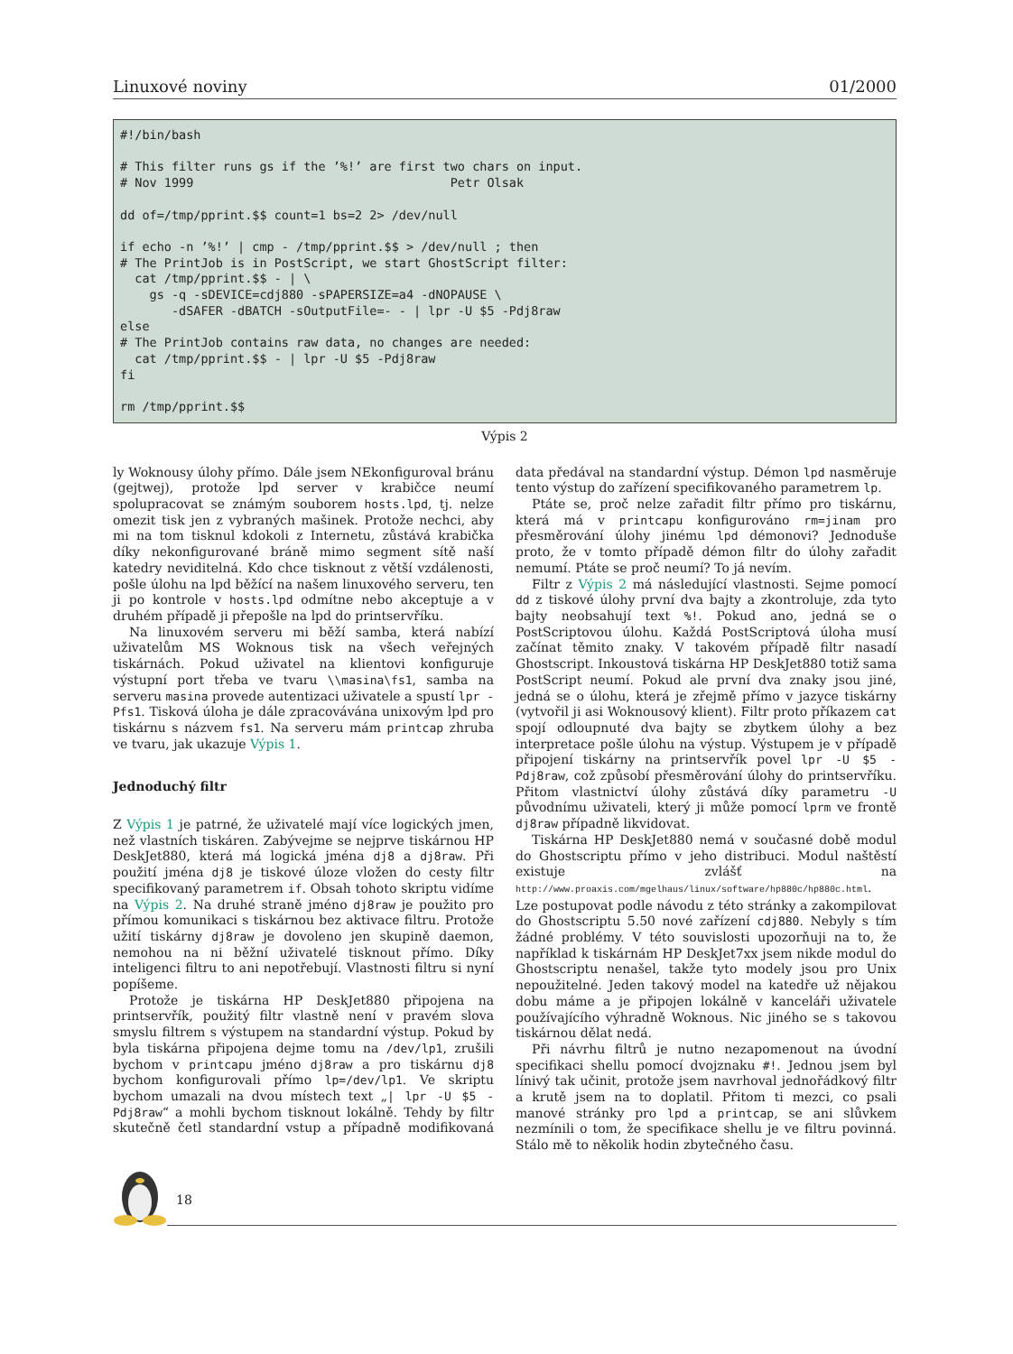Linuxové noviny 01/2000
#!/bin/bash

# This filter runs gs if the ’%!’ are first two chars on input.
# Nov 1999                                   Petr Olsak

dd of=/tmp/pprint.$$ count=1 bs=2 2> /dev/null

if echo -n ’%!’ | cmp - /tmp/pprint.$$ > /dev/null ; then
# The PrintJob is in PostScript, we start GhostScript filter:
  cat /tmp/pprint.$$ - | \
    gs -q -sDEVICE=cdj880 -sPAPERSIZE=a4 -dNOPAUSE \
       -dSAFER -dBATCH -sOutputFile=- - | lpr -U $5 -Pdj8raw
else
# The PrintJob contains raw data, no changes are needed:
  cat /tmp/pprint.$$ - | lpr -U $5 -Pdj8raw
fi

rm /tmp/pprint.$$
Výpis 2
ly Woknousy úlohy přímo. Dále jsem NEkonfiguroval bránu (gejtwej), protože lpd server v krabičce neumí spolupracovat se známým souborem hosts.lpd, tj. nelze omezit tisk jen z vybraných mašinek. Protože nechci, aby mi na tom tisknul kdokoli z Internetu, zůstává krabička díky nekonfigurované bráně mimo segment sítě naší katedry neviditelná. Kdo chce tisknout z větší vzdálenosti, pošle úlohu na lpd běžící na našem linuxového serveru, ten ji po kontrole v hosts.lpd odmítne nebo akceptuje a v druhém případě ji přepošle na lpd do printservříku.
Na linuxovém serveru mi běží samba, která nabízí uživatelům MS Woknous tisk na všech veřejných tiskárnách. Pokud uživatel na klientovi konfiguruje výstupní port třeba ve tvaru \\masina\fs1, samba na serveru masina provede autentizaci uživatele a spustí lpr -Pfs1. Tisková úloha je dále zpracovávána unixovým lpd pro tiskárnu s názvem fs1. Na serveru mám printcap zhruba ve tvaru, jak ukazuje Výpis 1.
Jednoduchý filtr
Z Výpis 1 je patrné, že uživatelé mají více logických jmen, než vlastních tiskáren. Zabývejme se nejprve tiskárnou HP DeskJet880, která má logická jména dj8 a dj8raw. Při použití jména dj8 je tiskové úloze vložen do cesty filtr specifikovaný parametrem if. Obsah tohoto skriptu vidíme na Výpis 2. Na druhé straně jméno dj8raw je použito pro přímou komunikaci s tiskárnou bez aktivace filtru. Protože užití tiskárny dj8raw je dovoleno jen skupině daemon, nemohou na ni běžní uživatelé tisknout přímo. Díky inteligenci filtru to ani nepotřebují. Vlastnosti filtru si nyní popíšeme.
Protože je tiskárna HP DeskJet880 připojena na printservřík, použitý filtr vlastně není v pravém slova smyslu filtrem s výstupem na standardní výstup. Pokud by byla tiskárna připojena dejme tomu na /dev/lp1, zrušili bychom v printcapu jméno dj8raw a pro tiskárnu dj8 bychom konfigurovali přímo lp=/dev/lp1. Ve skriptu bychom umazali na dvou místech text „| lpr -U $5 -Pdj8raw“ a mohli bychom tisknout lokálně. Tehdy by filtr skutečně četl standardní vstup a případně modifikovaná data předával na standardní výstup. Démon lpd nasměruje tento výstup do zařízení specifikovaného parametrem lp.
Ptáte se, proč nelze zařadit filtr přímo pro tiskárnu, která má v printcapu konfigurováno rm=jinam pro přesměrování úlohy jinému lpd démonovi? Jednoduše proto, že v tomto případě démon filtr do úlohy zařadit nemumí. Ptáte se proč neumí? To já nevím.
Filtr z Výpis 2 má následující vlastnosti. Sejme pomocí dd z tiskové úlohy první dva bajty a zkontroluje, zda tyto bajty neobsahují text %!. Pokud ano, jedná se o PostScriptovou úlohu. Každá PostScriptová úloha musí začínat těmito znaky. V takovém případě filtr nasadí Ghostscript. Inkoustová tiskárna HP DeskJet880 totiž sama PostScript neumí. Pokud ale první dva znaky jsou jiné, jedná se o úlohu, která je zřejmě přímo v jazyce tiskárny (vytvořil ji asi Woknousový klient). Filtr proto příkazem cat spojí odloupnuté dva bajty se zbytkem úlohy a bez interpretace pošle úlohu na výstup. Výstupem je v případě připojení tiskárny na printservřík povel lpr -U $5 -Pdj8raw, což způsobí přesměrování úlohy do printservříku. Přitom vlastnictví úlohy zůstává díky parametru -U původnímu uživateli, který ji může pomocí lprm ve frontě dj8raw případně likvidovat.
Tiskárna HP DeskJet880 nemá v současné době modul do Ghostscriptu přímo v jeho distribuci. Modul naštěstí existuje zvlášť na http://www.proaxis.com/mgelhaus/linux/software/hp880c/hp880c.html. Lze postupovat podle návodu z této stránky a zakompilovat do Ghostscriptu 5.50 nové zařízení cdj880. Nebyly s tím žádné problémy. V této souvislosti upozorňuji na to, že například k tiskárnám HP DeskJet7xx jsem nikde modul do Ghostscriptu nenašel, takže tyto modely jsou pro Unix nepoužitelné. Jeden takový model na katedře už nějakou dobu máme a je připojen lokálně v kanceláři uživatele používajícího výhradně Woknous. Nic jiného se s takovou tiskárnou dělat nedá.
Při návrhu filtrů je nutno nezapomenout na úvodní specifikaci shellu pomocí dvojznaku #!. Jednou jsem byl línivý tak učinit, protože jsem navrhoval jednořádkový filtr a krutě jsem na to doplatil. Přitom ti mezci, co psali manové stránky pro lpd a printcap, se ani slůvkem nezmínili o tom, že specifikace shellu je ve filtru povinná. Stálo mě to několik hodin zbytečného času.
18